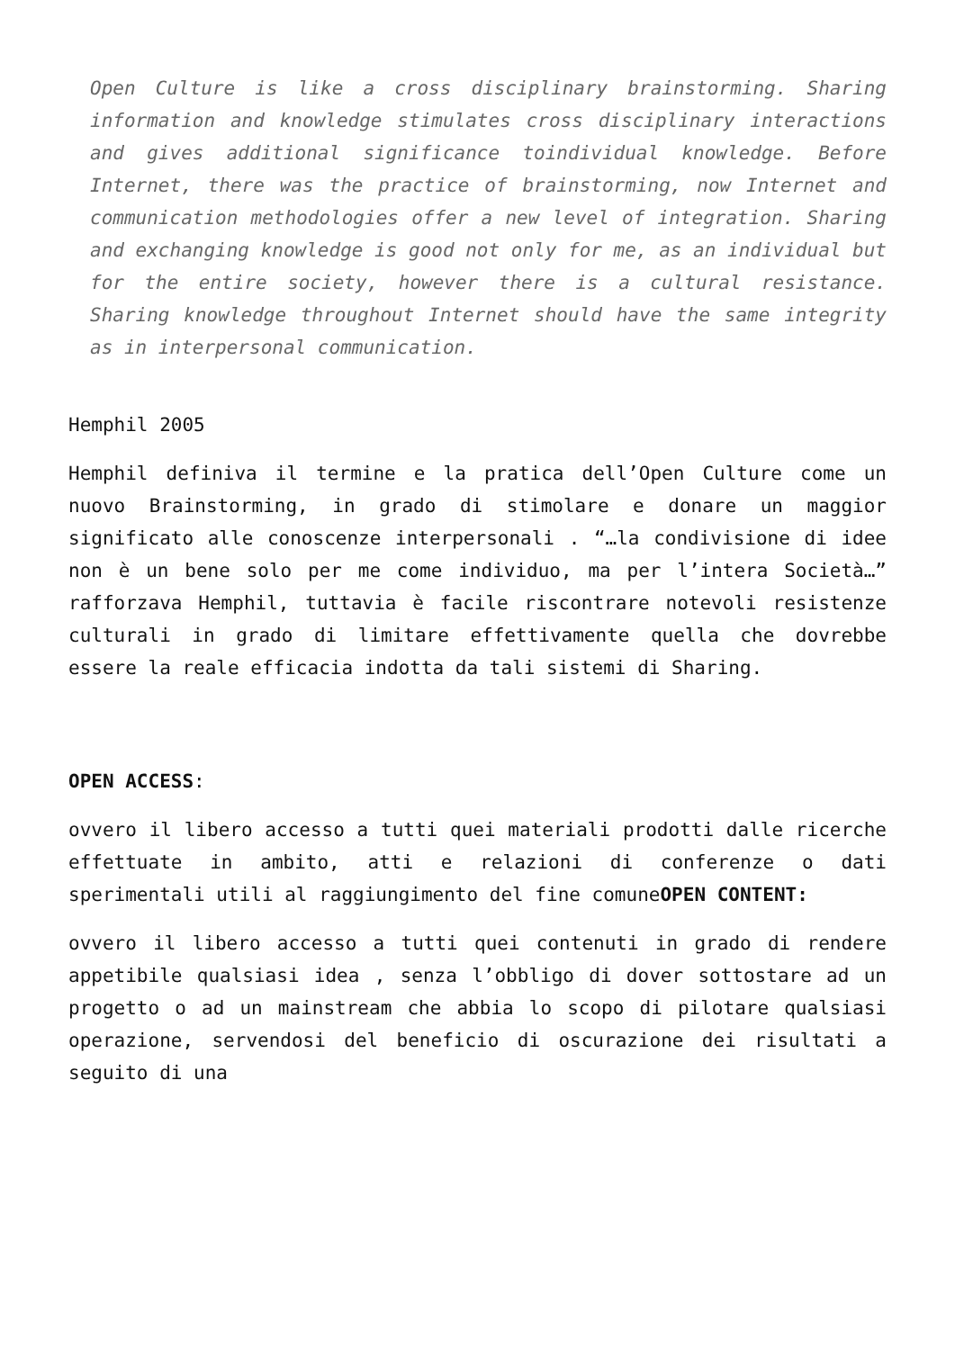Open Culture is like a cross disciplinary brainstorming. Sharing information and knowledge stimulates cross disciplinary interactions and gives additional significance toindividual knowledge. Before Internet, there was the practice of brainstorming, now Internet and communication methodologies offer a new level of integration. Sharing and exchanging knowledge is good not only for me, as an individual but for the entire society, however there is a cultural resistance. Sharing knowledge throughout Internet should have the same integrity as in interpersonal communication.
Hemphil 2005
Hemphil definiva il termine e la pratica dell’Open Culture come un nuovo Brainstorming, in grado di stimolare e donare un maggior significato alle conoscenze interpersonali . “…la condivisione di idee non è un bene solo per me come individuo, ma per l’intera Società…” rafforzava Hemphil, tuttavia è facile riscontrare notevoli resistenze culturali in grado di limitare effettivamente quella che dovrebbe essere la reale efficacia indotta da tali sistemi di Sharing.
OPEN ACCESS:
ovvero il libero accesso a tutti quei materiali prodotti dalle ricerche effettuate in ambito, atti e relazioni di conferenze o dati sperimentali utili al raggiungimento del fine comuneOPEN CONTENT:
ovvero il libero accesso a tutti quei contenuti in grado di rendere appetibile qualsiasi idea , senza l’obbligo di dover sottostare ad un progetto o ad un mainstream che abbia lo scopo di pilotare qualsiasi operazione, servendosi del beneficio di oscurazione dei risultati a seguito di una